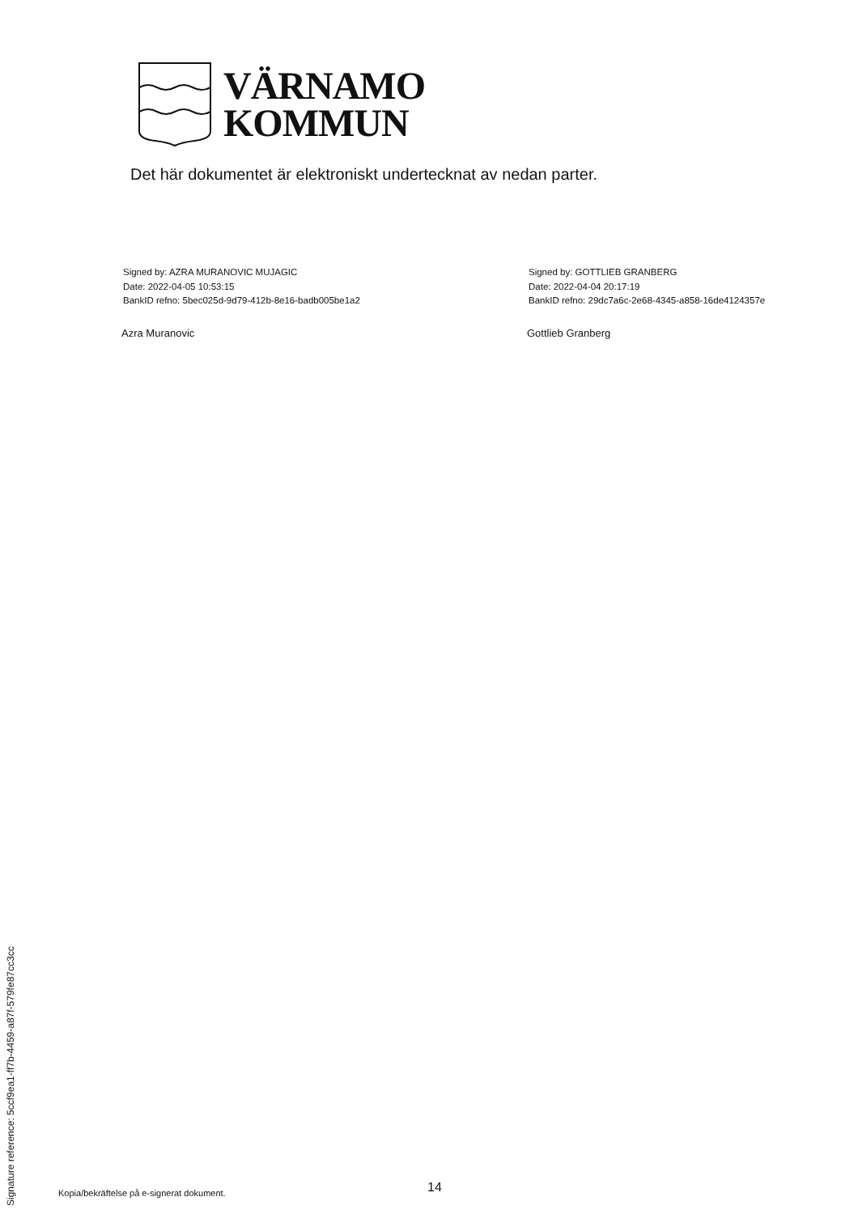VÄRNAMO
KOMMUN
Det här dokumentet är elektroniskt undertecknat av nedan parter.
Signed by: AZRA MURANOVIC MUJAGIC
Date: 2022-04-05 10:53:15
BankID refno: 5bec025d-9d79-412b-8e16-badb005be1a2
Signed by: GOTTLIEB GRANBERG
Date: 2022-04-04 20:17:19
BankID refno: 29dc7a6c-2e68-4345-a858-16de4124357e
Azra Muranovic Gottlieb Granberg
Signature reference: 5ccf9ea1-ff7b-4459-a87f-579fe87cc3cc
Kopia/bekräftelse på e-signerat dokument.
14